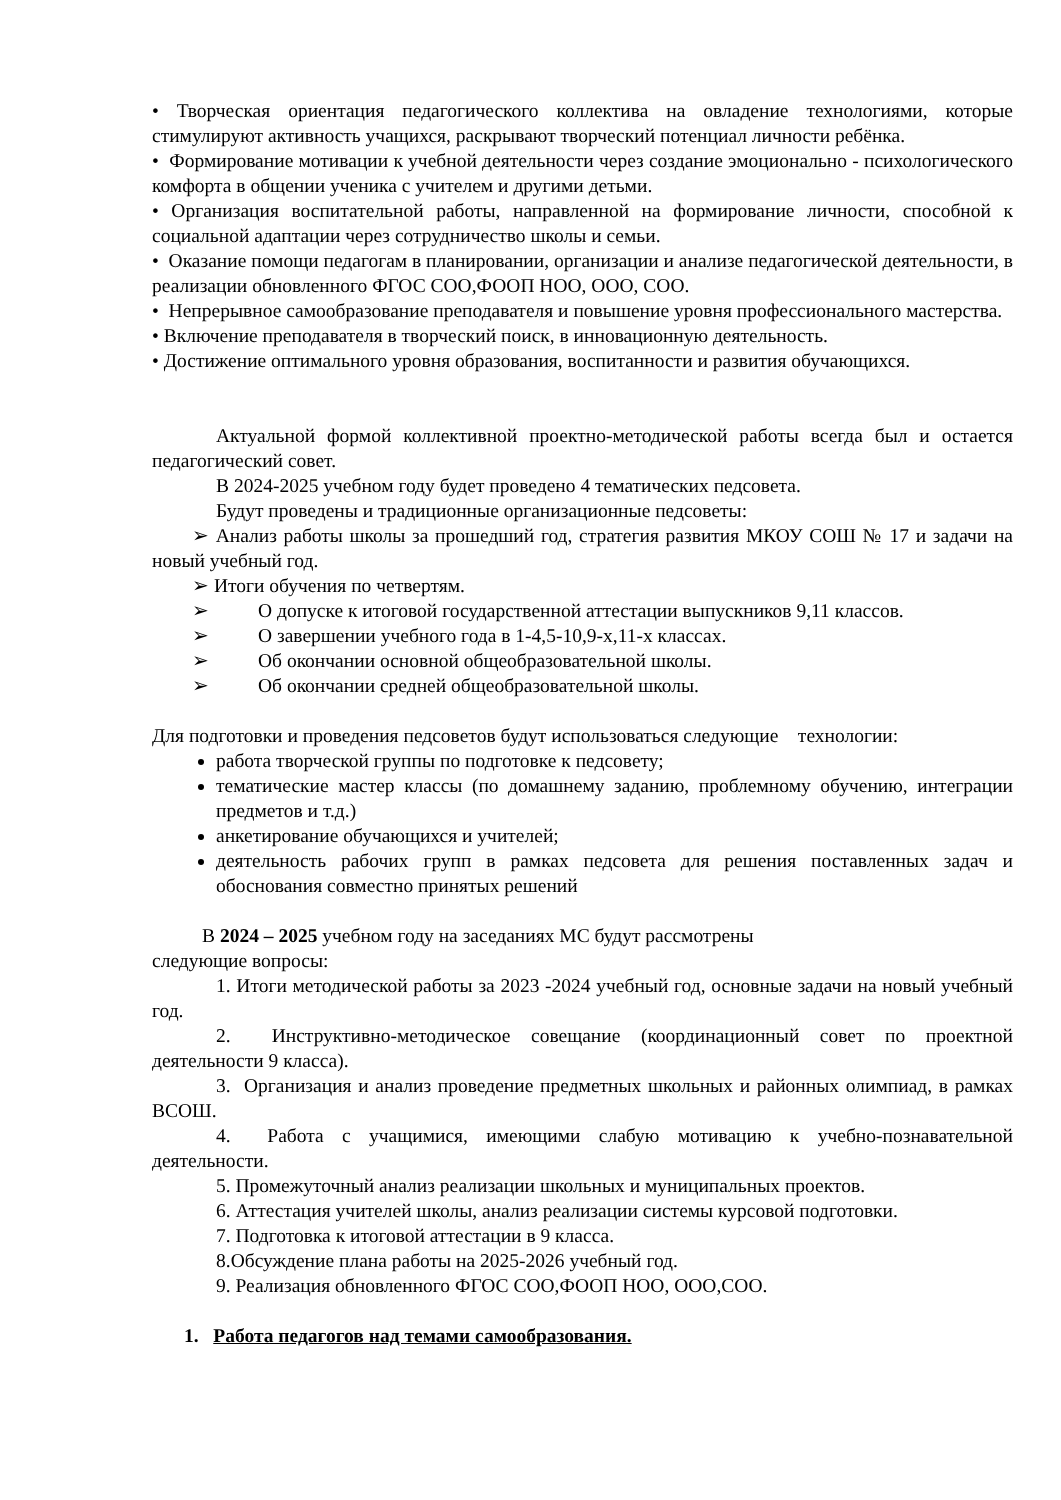• Творческая ориентация педагогического коллектива на овладение технологиями, которые стимулируют активность учащихся, раскрывают творческий потенциал личности ребёнка.
• Формирование мотивации к учебной деятельности через создание эмоционально - психологического комфорта в общении ученика с учителем и другими детьми.
• Организация воспитательной работы, направленной на формирование личности, способной к социальной адаптации через сотрудничество школы и семьи.
• Оказание помощи педагогам в планировании, организации и анализе педагогической деятельности, в реализации обновленного ФГОС СОО,ФООП НОО, ООО, СОО.
• Непрерывное самообразование преподавателя и повышение уровня профессионального мастерства.
• Включение преподавателя в творческий поиск, в инновационную деятельность.
• Достижение оптимального уровня образования, воспитанности и развития обучающихся.
Актуальной формой коллективной проектно-методической работы всегда был и остается педагогический совет.
В 2024-2025 учебном году будет проведено 4 тематических педсовета.
Будут проведены и традиционные организационные педсоветы:
➢ Анализ работы школы за прошедший год, стратегия развития МКОУ СОШ № 17 и задачи на новый учебный год.
➢ Итоги обучения по четвертям.
➢ О допуске к итоговой государственной аттестации выпускников 9,11 классов.
➢ О завершении учебного года в 1-4,5-10,9-х,11-х классах.
➢ Об окончании основной общеобразовательной школы.
➢ Об окончании средней общеобразовательной школы.
Для подготовки и проведения педсоветов будут использоваться следующие технологии:
работа творческой группы по подготовке к педсовету;
тематические мастер классы (по домашнему заданию, проблемному обучению, интеграции предметов и т.д.)
анкетирование обучающихся и учителей;
деятельность рабочих групп в рамках педсовета для решения поставленных задач и обоснования совместно принятых решений
В 2024 – 2025 учебном году на заседаниях МС будут рассмотрены
следующие вопросы:
1. Итоги методической работы за 2023 -2024 учебный год, основные задачи на новый учебный год.
2. Инструктивно-методическое совещание (координационный совет по проектной деятельности 9 класса).
3. Организация и анализ проведение предметных школьных и районных олимпиад, в рамках ВСОШ.
4. Работа с учащимися, имеющими слабую мотивацию к учебно-познавательной деятельности.
5. Промежуточный анализ реализации школьных и муниципальных проектов.
6. Аттестация учителей школы, анализ реализации системы курсовой подготовки.
7. Подготовка к итоговой аттестации в 9 класса.
8.Обсуждение плана работы на 2025-2026 учебный год.
9. Реализация обновленного ФГОС СОО,ФООП НОО, ООО,СОО.
1. Работа педагогов над темами самообразования.